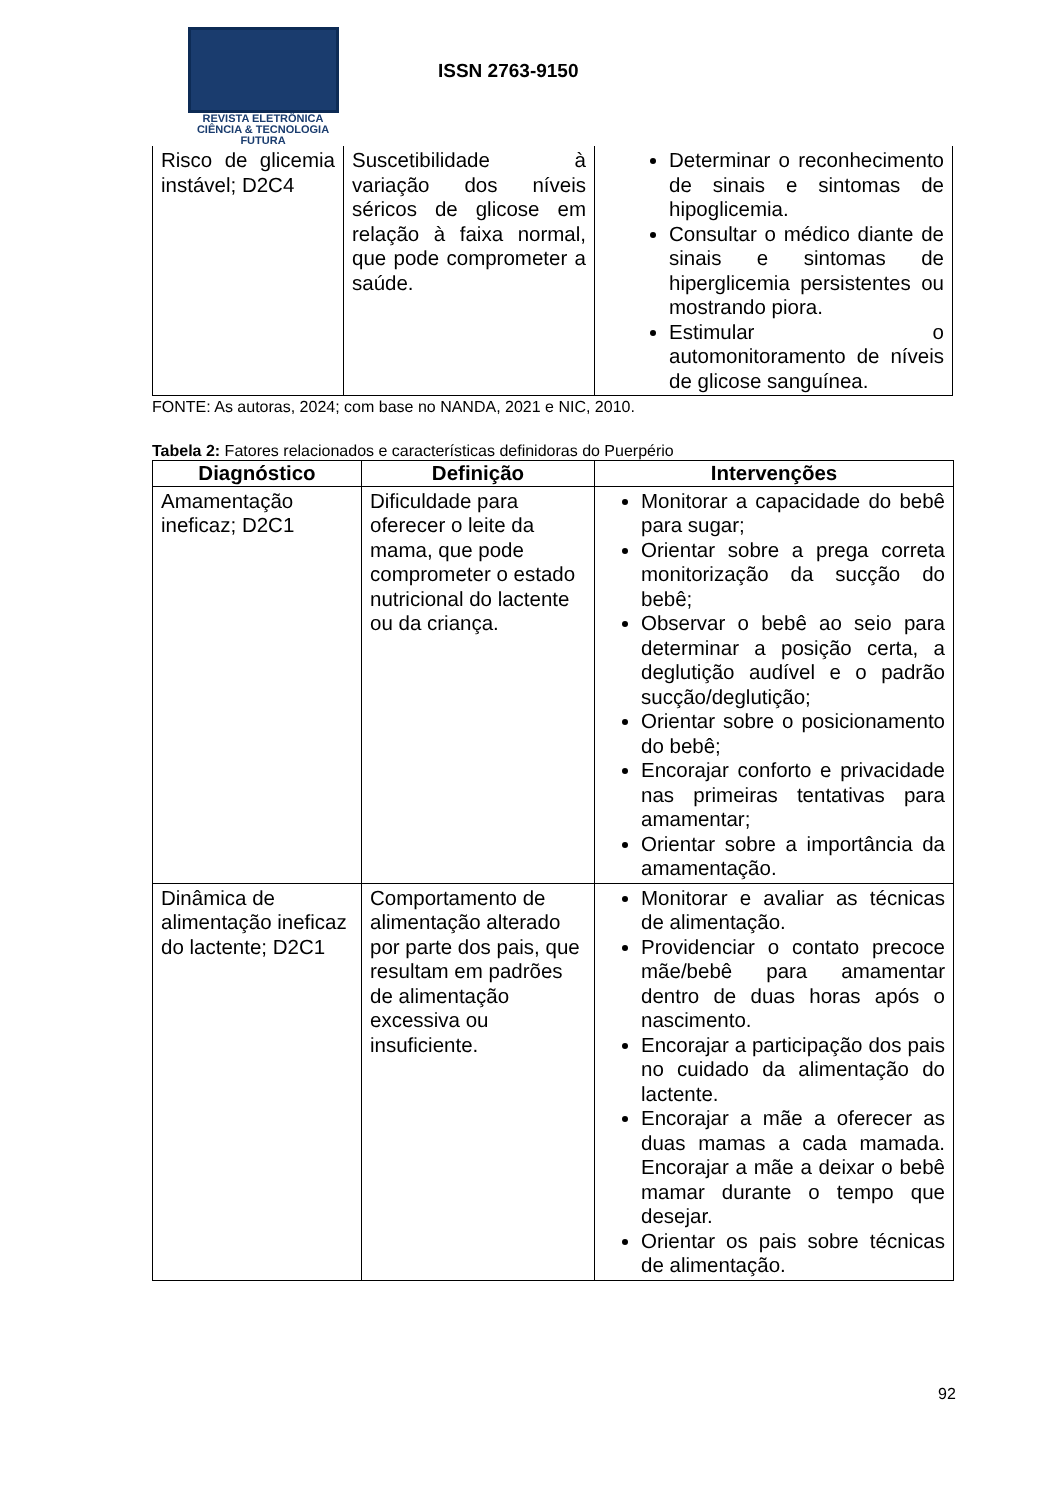REVISTA ELETRÔNICA
CIÊNCIA & TECNOLOGIA
FUTURA
ISSN 2763-9150
| Risco de glicemia instável; D2C4 | Suscetibilidade à variação dos níveis séricos de glicose em relação à faixa normal, que pode comprometer a saúde. | Determinar o reconhecimento de sinais e sintomas de hipoglicemia. Consultar o médico diante de sinais e sintomas de hiperglicemia persistentes ou mostrando piora. Estimular o automonitoramento de níveis de glicose sanguínea. |
FONTE: As autoras, 2024; com base no NANDA, 2021 e NIC, 2010.
Tabela 2: Fatores relacionados e características definidoras do Puerpério
| Diagnóstico | Definição | Intervenções |
| --- | --- | --- |
| Amamentação ineficaz; D2C1 | Dificuldade para oferecer o leite da mama, que pode comprometer o estado nutricional do lactente ou da criança. | Monitorar a capacidade do bebê para sugar; Orientar sobre a prega correta monitorização da sucção do bebê; Observar o bebê ao seio para determinar a posição certa, a deglutição audível e o padrão sucção/deglutição; Orientar sobre o posicionamento do bebê; Encorajar conforto e privacidade nas primeiras tentativas para amamentar; Orientar sobre a importância da amamentação. |
| Dinâmica de alimentação ineficaz do lactente; D2C1 | Comportamento de alimentação alterado por parte dos pais, que resultam em padrões de alimentação excessiva ou insuficiente. | Monitorar e avaliar as técnicas de alimentação. Providenciar o contato precoce mãe/bebê para amamentar dentro de duas horas após o nascimento. Encorajar a participação dos pais no cuidado da alimentação do lactente. Encorajar a mãe a oferecer as duas mamas a cada mamada. Encorajar a mãe a deixar o bebê mamar durante o tempo que desejar. Orientar os pais sobre técnicas de alimentação. |
92